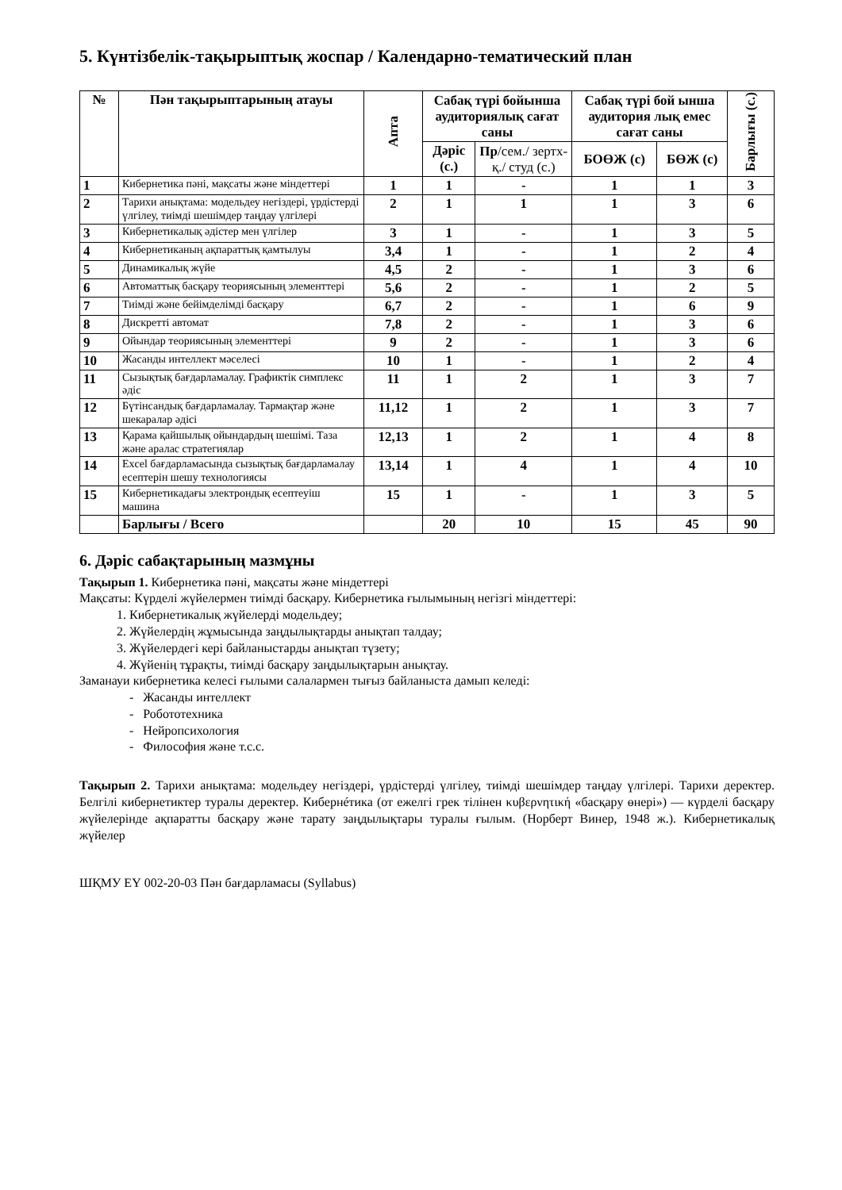5. Күнтізбелік-тақырыптық жоспар / Календарно-тематический план
| № | Пән тақырыптарының атауы | Апта | Сабақ түрі бойынша аудиториялық сағат саны | | Сабақ түрі бой ынша аудитория лық емес сағат саны | | Барлығы (с.) |
| --- | --- | --- | --- | --- | --- | --- | --- |
| | | | Дәріс (с.) | Пр /сем./ зертх-қ./ студ (с.) | БОӨЖ (с) | БӨЖ (с) | |
| 1 | Кибернетика пәні, мақсаты және міндеттері | 1 | 1 | - | 1 | 1 | 3 |
| 2 | Тарихи анықтама: модельдеу негіздері, үрдістерді үлгілеу, тиімді шешімдер таңдау үлгілері | 2 | 1 | 1 | 1 | 3 | 6 |
| 3 | Кибернетикалық әдістер мен үлгілер | 3 | 1 | - | 1 | 3 | 5 |
| 4 | Кибернетиканың ақпараттық қамтылуы | 3,4 | 1 | - | 1 | 2 | 4 |
| 5 | Динамикалық жүйе | 4,5 | 2 | - | 1 | 3 | 6 |
| 6 | Автоматтық басқару теориясының элементтері | 5,6 | 2 | - | 1 | 2 | 5 |
| 7 | Тиімді және бейімделімді басқару | 6,7 | 2 | - | 1 | 6 | 9 |
| 8 | Дискретті автомат | 7,8 | 2 | - | 1 | 3 | 6 |
| 9 | Ойындар теориясының элементтері | 9 | 2 | - | 1 | 3 | 6 |
| 10 | Жасанды интеллект мәселесі | 10 | 1 | - | 1 | 2 | 4 |
| 11 | Сызықтық бағдарламалау. Графиктік симплекс әдіс | 11 | 1 | 2 | 1 | 3 | 7 |
| 12 | Бүтінсандық бағдарламалау. Тармақтар және шекаралар әдісі | 11,12 | 1 | 2 | 1 | 3 | 7 |
| 13 | Қарама қайшылық ойындардың шешімі. Таза және аралас стратегиялар | 12,13 | 1 | 2 | 1 | 4 | 8 |
| 14 | Excel бағдарламасында сызықтық бағдарламалау есептерін шешу технологиясы | 13,14 | 1 | 4 | 1 | 4 | 10 |
| 15 | Кибернетикадағы электрондық есептеуіш машина | 15 | 1 | - | 1 | 3 | 5 |
| | Барлығы / Всего | | 20 | 10 | 15 | 45 | 90 |
6. Дәріс сабақтарының мазмұны
Тақырып 1. Кибернетика пәні, мақсаты және міндеттері
Мақсаты: Күрделі жүйелермен тиімді басқару. Кибернетика ғылымының негізгі міндеттері:
1. Кибернетикалық жүйелерді модельдеу;
2. Жүйелердің жұмысында заңдылықтарды анықтап талдау;
3. Жүйелердегі кері байланыстарды анықтап түзету;
4. Жүйенің тұрақты, тиімді басқару заңдылықтарын анықтау.
Заманауи кибернетика келесі ғылыми салалармен тығыз байланыста дамып келеді:
- Жасанды интеллект
- Робототехника
- Нейропсихология
- Философия және т.с.с.
Тақырып 2. Тарихи анықтама: модельдеу негіздері, үрдістерді үлгілеу, тиімді шешімдер таңдау үлгілері. Тарихи деректер. Белгілі кибернетиктер туралы деректер. Кибернéтика (от ежелгі грек тілінен κυβερνητική «басқару өнері») — күрделі басқару жүйелерінде ақпаратты басқару және тарату заңдылықтары туралы ғылым. (Норберт Винер, 1948 ж.). Кибернетикалық жүйелер
ШҚМУ ЕҮ 002-20-03 Пән бағдарламасы (Syllabus)